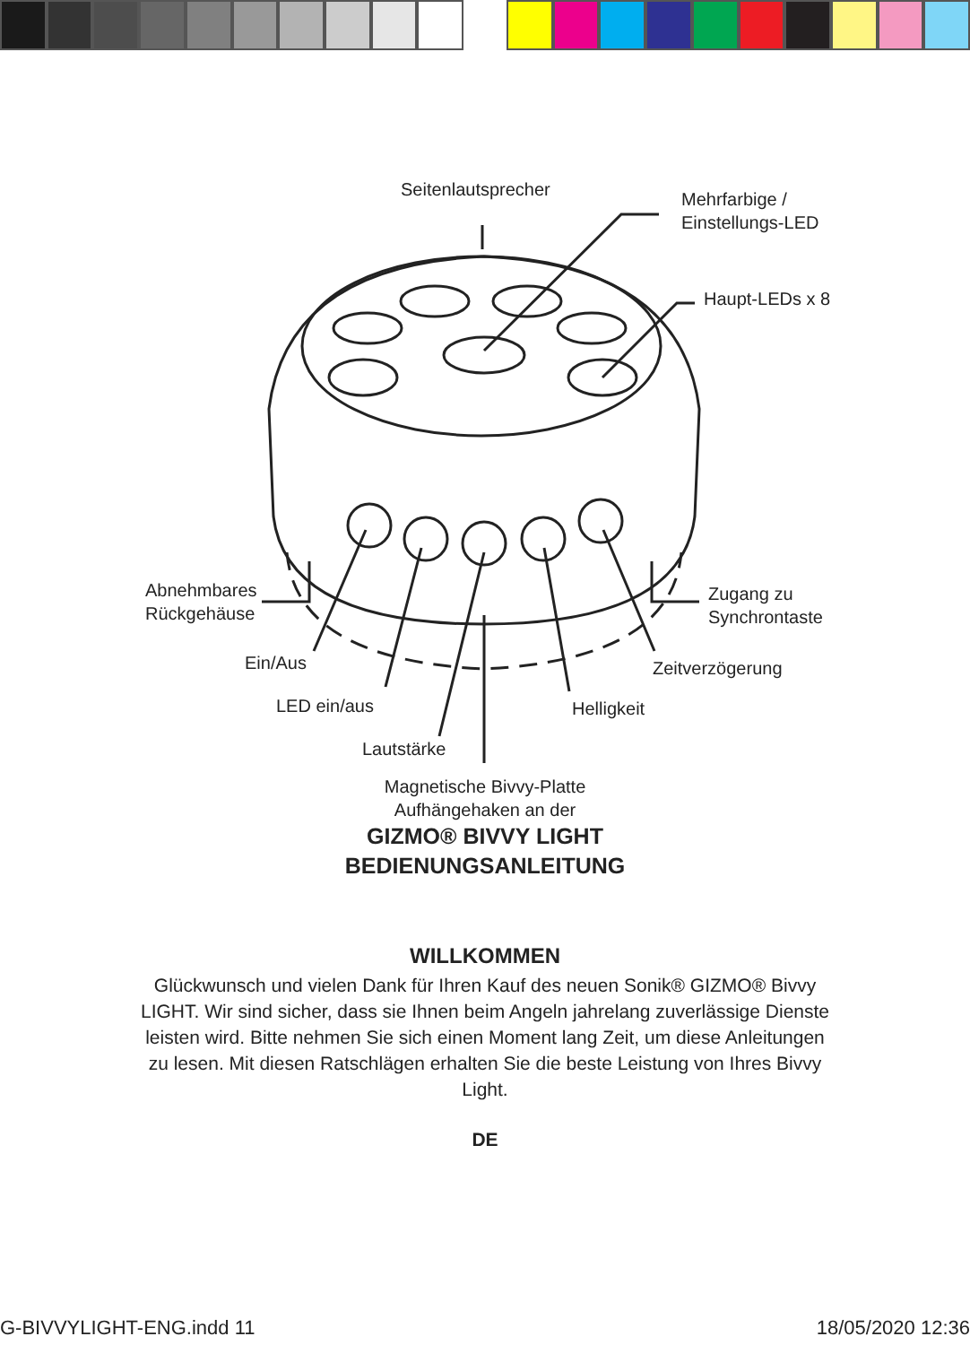Seitenlautsprecher
Mehrfarbige /
Einstellungs-LED
Haupt-LEDs x 8
Abnehmbares
Rückgehäuse
Zugang zu
Synchrontaste
Ein/Aus Zeitverzögerung
LED ein/aus Helligkeit
Lautstärke
Magnetische Bivvy-Platte
Aufhängehaken an der
GIZMO® BIVVY LIGHT
BEDIENUNGSANLEITUNG
WILLKOMMEN
Glückwunsch und vielen Dank für Ihren Kauf des neuen Sonik® GIZMO® Bivvy LIGHT. Wir sind sicher, dass sie Ihnen beim Angeln jahrelang zuverlässige Dienste leisten wird. Bitte nehmen Sie sich einen Moment lang Zeit, um diese Anleitungen zu lesen. Mit diesen Ratschlägen erhalten Sie die beste Leistung von Ihres Bivvy Light.
DE
G-BIVVYLIGHT-ENG.indd 11 18/05/2020 12:36